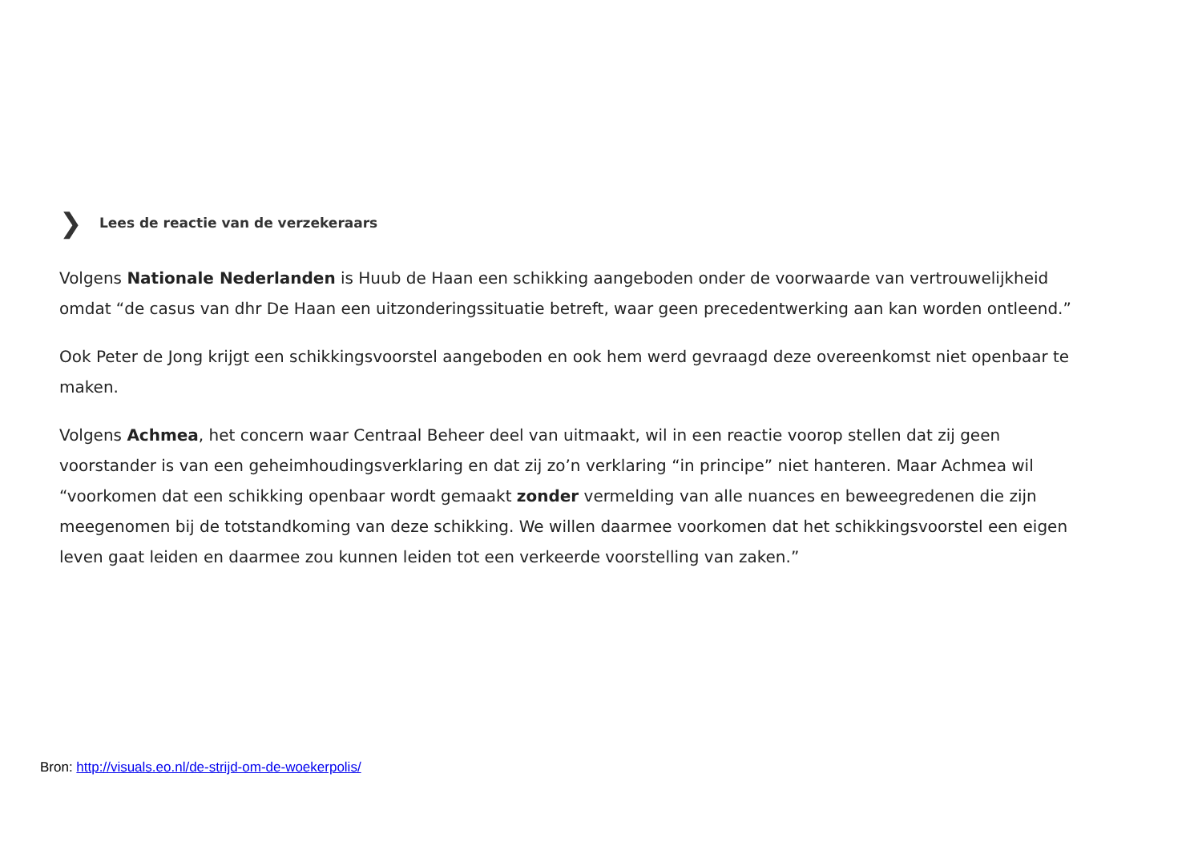❯ Lees de reactie van de verzekeraars
Volgens Nationale Nederlanden is Huub de Haan een schikking aangeboden onder de voorwaarde van vertrouwelijkheid omdat “de casus van dhr De Haan een uitzonderingssituatie betreft, waar geen precedentwerking aan kan worden ontleend.”
Ook Peter de Jong krijgt een schikkingsvoorstel aangeboden en ook hem werd gevraagd deze overeenkomst niet openbaar te maken.
Volgens Achmea, het concern waar Centraal Beheer deel van uitmaakt, wil in een reactie voorop stellen dat zij geen voorstander is van een geheimhoudingsverklaring en dat zij zo’n verklaring “in principe” niet hanteren. Maar Achmea wil “voorkomen dat een schikking openbaar wordt gemaakt zonder vermelding van alle nuances en beweegredenen die zijn meegenomen bij de totstandkoming van deze schikking. We willen daarmee voorkomen dat het schikkingsvoorstel een eigen leven gaat leiden en daarmee zou kunnen leiden tot een verkeerde voorstelling van zaken.”
Bron: http://visuals.eo.nl/de-strijd-om-de-woekerpolis/